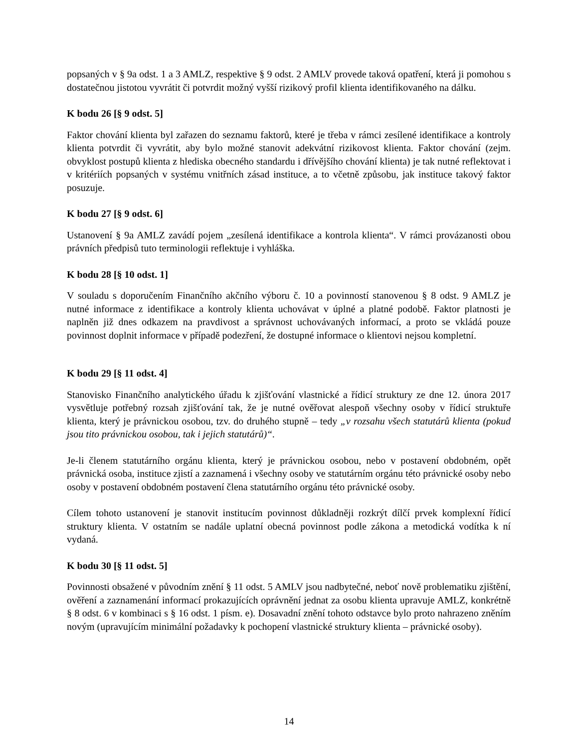popsaných v § 9a odst. 1 a 3 AMLZ, respektive § 9 odst. 2 AMLV provede taková opatření, která ji pomohou s dostatečnou jistotou vyvrátit či potvrdit možný vyšší rizikový profil klienta identifikovaného na dálku.
K bodu 26 [§ 9 odst. 5]
Faktor chování klienta byl zařazen do seznamu faktorů, které je třeba v rámci zesílené identifikace a kontroly klienta potvrdit či vyvrátit, aby bylo možné stanovit adekvátní rizikovost klienta. Faktor chování (zejm. obvyklost postupů klienta z hlediska obecného standardu i dřívějšího chování klienta) je tak nutné reflektovat i v kritériích popsaných v systému vnitřních zásad instituce, a to včetně způsobu, jak instituce takový faktor posuzuje.
K bodu 27 [§ 9 odst. 6]
Ustanovení § 9a AMLZ zavádí pojem „zesílená identifikace a kontrola klienta“. V rámci provázanosti obou právních předpisů tuto terminologii reflektuje i vyhláška.
K bodu 28 [§ 10 odst. 1]
V souladu s doporučením Finančního akčního výboru č. 10 a povinností stanovenou § 8 odst. 9 AMLZ je nutné informace z identifikace a kontroly klienta uchovávat v úplné a platné podobě. Faktor platnosti je naplněn již dnes odkazem na pravdivost a správnost uchovávaných informací, a proto se vkládá pouze povinnost doplnit informace v případě podezření, že dostupné informace o klientovi nejsou kompletní.
K bodu 29 [§ 11 odst. 4]
Stanovisko Finančního analytického úřadu k zjišťování vlastnické a řídicí struktury ze dne 12. února 2017 vysvětluje potřebný rozsah zjišťování tak, že je nutné ověřovat alespoň všechny osoby v řídicí struktuře klienta, který je právnickou osobou, tzv. do druhého stupně – tedy „v rozsahu všech statutárů klienta (pokud jsou tito právnickou osobou, tak i jejich statutárů)“.
Je-li členem statutárního orgánu klienta, který je právnickou osobou, nebo v postavení obdobném, opět právnická osoba, instituce zjistí a zaznamená i všechny osoby ve statutárním orgánu této právnické osoby nebo osoby v postavení obdobném postavení člena statutárního orgánu této právnické osoby.
Cílem tohoto ustanovení je stanovit institucím povinnost důkladněji rozkrýt dílčí prvek komplexní řídicí struktury klienta. V ostatním se nadále uplatní obecná povinnost podle zákona a metodická vodítka k ní vydaná.
K bodu 30 [§ 11 odst. 5]
Povinnosti obsažené v původním znění § 11 odst. 5 AMLV jsou nadbytečné, neboť nově problematiku zjištění, ověření a zaznamenání informací prokazujících oprávnění jednat za osobu klienta upravuje AMLZ, konkrétně § 8 odst. 6 v kombinaci s § 16 odst. 1 písm. e). Dosavadní znění tohoto odstavce bylo proto nahrazeno zněním novým (upravujícím minimální požadavky k pochopení vlastnické struktury klienta – právnické osoby).
14